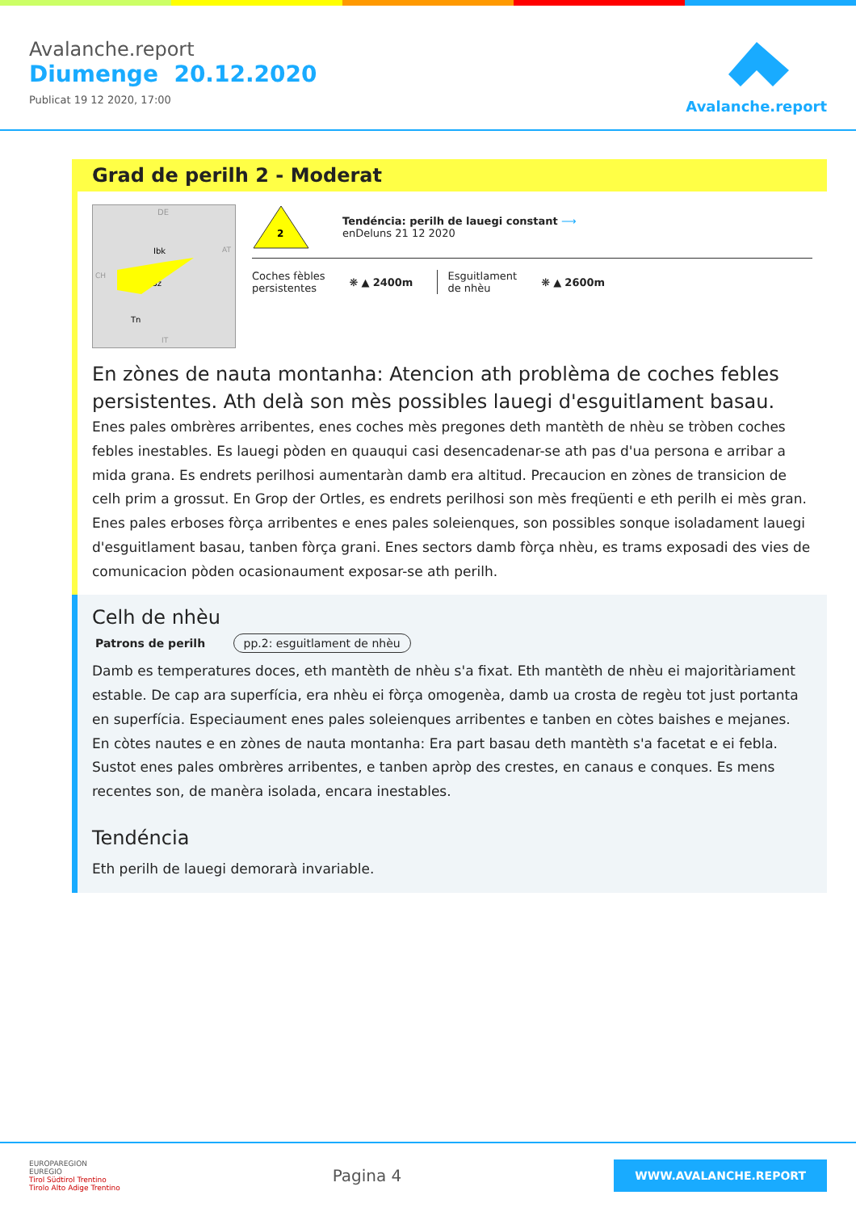Avalanche.report
Diumenge 20.12.2020
Publicat 19 12 2020, 17:00
Avalanche.report
Grad de perilh 2 - Moderat
DE
Ibk
Bz
Tn
AT
CH
IT
2
Tendéncia: perilh de lauegi constant ⟶
enDeluns 21 12 2020
Coches fèbles
persistentes
❋ ▲ 2400m
Esguitlament
de nhèu
❋ ▲ 2600m
En zònes de nauta montanha: Atencion ath problèma de coches febles persistentes. Ath delà son mès possibles lauegi d'esguitlament basau.
Enes pales ombrères arribentes, enes coches mès pregones deth mantèth de nhèu se tròben coches febles inestables. Es lauegi pòden en quauqui casi desencadenar-se ath pas d'ua persona e arribar a mida grana. Es endrets perilhosi aumentaràn damb era altitud. Precaucion en zònes de transicion de celh prim a grossut. En Grop der Ortles, es endrets perilhosi son mès freqüenti e eth perilh ei mès gran.
Enes pales erboses fòrça arribentes e enes pales soleienques, son possibles sonque isoladament lauegi d'esguitlament basau, tanben fòrça grani. Enes sectors damb fòrça nhèu, es trams exposadi des vies de comunicacion pòden ocasionaument exposar-se ath perilh.
Celh de nhèu
Patrons de perilh pp.2: esguitlament de nhèu
Damb es temperatures doces, eth mantèth de nhèu s'a fixat. Eth mantèth de nhèu ei majoritàriament estable. De cap ara superfícia, era nhèu ei fòrça omogenèa, damb ua crosta de regèu tot just portanta en superfícia. Especiaument enes pales soleienques arribentes e tanben en còtes baishes e mejanes.
En còtes nautes e en zònes de nauta montanha: Era part basau deth mantèth s'a facetat e ei febla. Sustot enes pales ombrères arribentes, e tanben apròp des crestes, en canaus e conques. Es mens recentes son, de manèra isolada, encara inestables.
Tendéncia
Eth perilh de lauegi demorarà invariable.
EUROPAREGION
EUREGIO
Tirol Südtirol Trentino
Tirolo Alto Adige Trentino
Pagina 4
WWW.AVALANCHE.REPORT